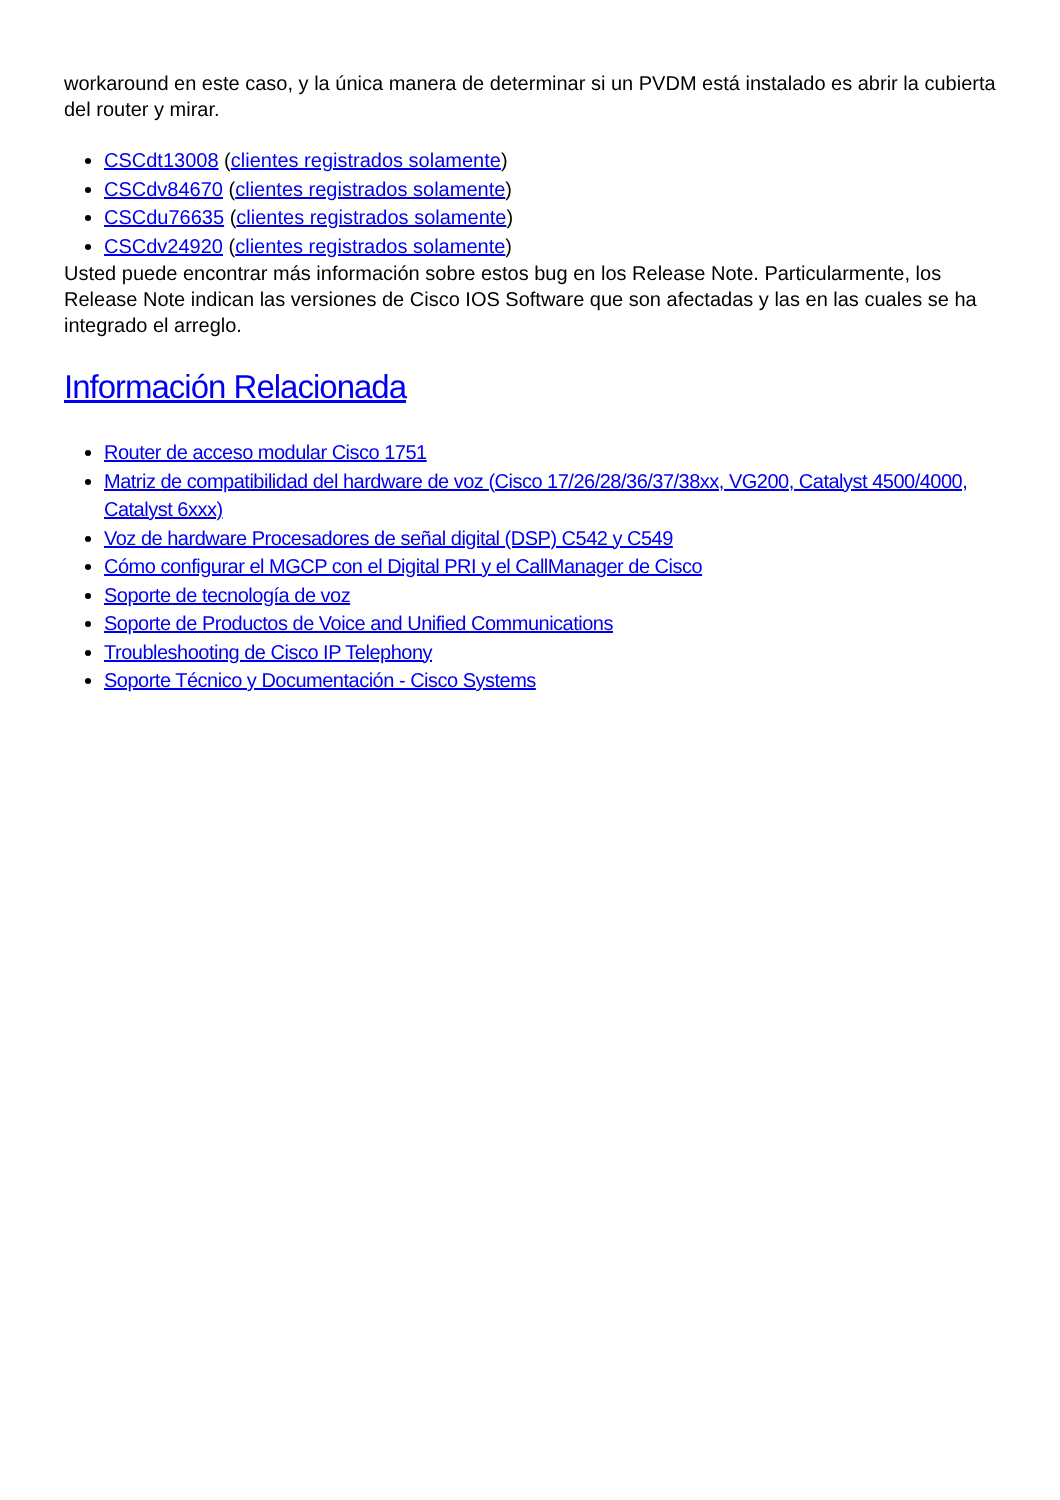workaround en este caso, y la única manera de determinar si un PVDM está instalado es abrir la cubierta del router y mirar.
CSCdt13008 (clientes registrados solamente)
CSCdv84670 (clientes registrados solamente)
CSCdu76635 (clientes registrados solamente)
CSCdv24920 (clientes registrados solamente)
Usted puede encontrar más información sobre estos bug en los Release Note. Particularmente, los Release Note indican las versiones de Cisco IOS Software que son afectadas y las en las cuales se ha integrado el arreglo.
Información Relacionada
Router de acceso modular Cisco 1751
Matriz de compatibilidad del hardware de voz (Cisco 17/26/28/36/37/38xx, VG200, Catalyst 4500/4000, Catalyst 6xxx)
Voz de hardware Procesadores de señal digital (DSP) C542 y C549
Cómo configurar el MGCP con el Digital PRI y el CallManager de Cisco
Soporte de tecnología de voz
Soporte de Productos de Voice and Unified Communications
Troubleshooting de Cisco IP Telephony
Soporte Técnico y Documentación - Cisco Systems